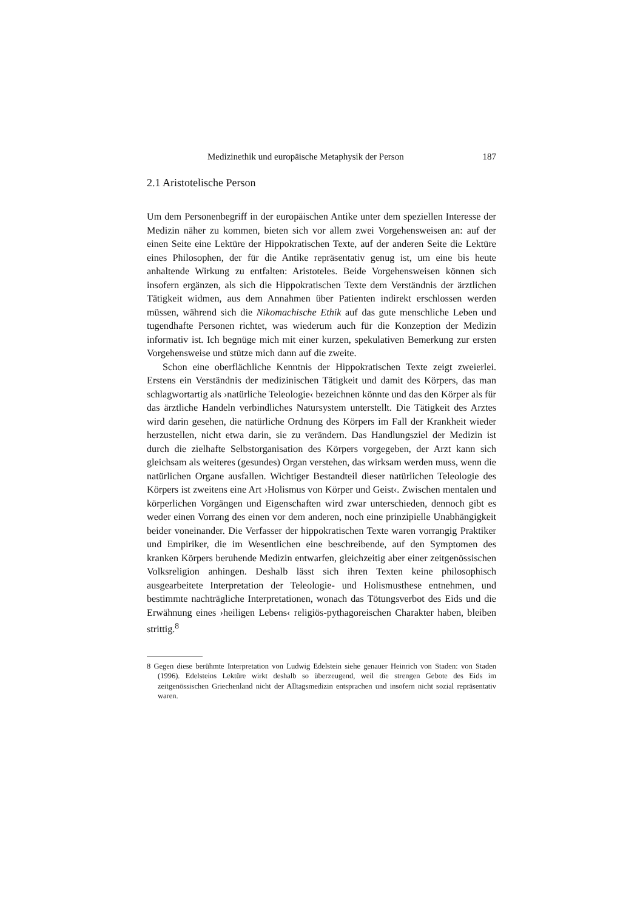Medizinethik und europäische Metaphysik der Person 187
2.1 Aristotelische Person
Um dem Personenbegriff in der europäischen Antike unter dem speziellen Interesse der Medizin näher zu kommen, bieten sich vor allem zwei Vorgehensweisen an: auf der einen Seite eine Lektüre der Hippokratischen Texte, auf der anderen Seite die Lektüre eines Philosophen, der für die Antike repräsentativ genug ist, um eine bis heute anhaltende Wirkung zu entfalten: Aristoteles. Beide Vorgehensweisen können sich insofern ergänzen, als sich die Hippokratischen Texte dem Verständnis der ärztlichen Tätigkeit widmen, aus dem Annahmen über Patienten indirekt erschlossen werden müssen, während sich die Nikomachische Ethik auf das gute menschliche Leben und tugendhafte Personen richtet, was wiederum auch für die Konzeption der Medizin informativ ist. Ich begnüge mich mit einer kurzen, spekulativen Bemerkung zur ersten Vorgehensweise und stütze mich dann auf die zweite.
Schon eine oberflächliche Kenntnis der Hippokratischen Texte zeigt zweierlei. Erstens ein Verständnis der medizinischen Tätigkeit und damit des Körpers, das man schlagwortartig als ›natürliche Teleologie‹ bezeichnen könnte und das den Körper als für das ärztliche Handeln verbindliches Natursystem unterstellt. Die Tätigkeit des Arztes wird darin gesehen, die natürliche Ordnung des Körpers im Fall der Krankheit wieder herzustellen, nicht etwa darin, sie zu verändern. Das Handlungsziel der Medizin ist durch die zielhafte Selbstorganisation des Körpers vorgegeben, der Arzt kann sich gleichsam als weiteres (gesundes) Organ verstehen, das wirksam werden muss, wenn die natürlichen Organe ausfallen. Wichtiger Bestandteil dieser natürlichen Teleologie des Körpers ist zweitens eine Art ›Holismus von Körper und Geist‹. Zwischen mentalen und körperlichen Vorgängen und Eigenschaften wird zwar unterschieden, dennoch gibt es weder einen Vorrang des einen vor dem anderen, noch eine prinzipielle Unabhängigkeit beider voneinander. Die Verfasser der hippokratischen Texte waren vorrangig Praktiker und Empiriker, die im Wesentlichen eine beschreibende, auf den Symptomen des kranken Körpers beruhende Medizin entwarfen, gleichzeitig aber einer zeitgenössischen Volksreligion anhingen. Deshalb lässt sich ihren Texten keine philosophisch ausgearbeitete Interpretation der Teleologie- und Holismusthese entnehmen, und bestimmte nachträgliche Interpretationen, wonach das Tötungsverbot des Eids und die Erwähnung eines ›heiligen Lebens‹ religiös-pythagoreischen Charakter haben, bleiben strittig.<sup>8</sup>
8 Gegen diese berühmte Interpretation von Ludwig Edelstein siehe genauer Heinrich von Staden: von Staden (1996). Edelsteins Lektüre wirkt deshalb so überzeugend, weil die strengen Gebote des Eids im zeitgenössischen Griechenland nicht der Alltagsmedizin entsprachen und insofern nicht sozial repräsentativ waren.